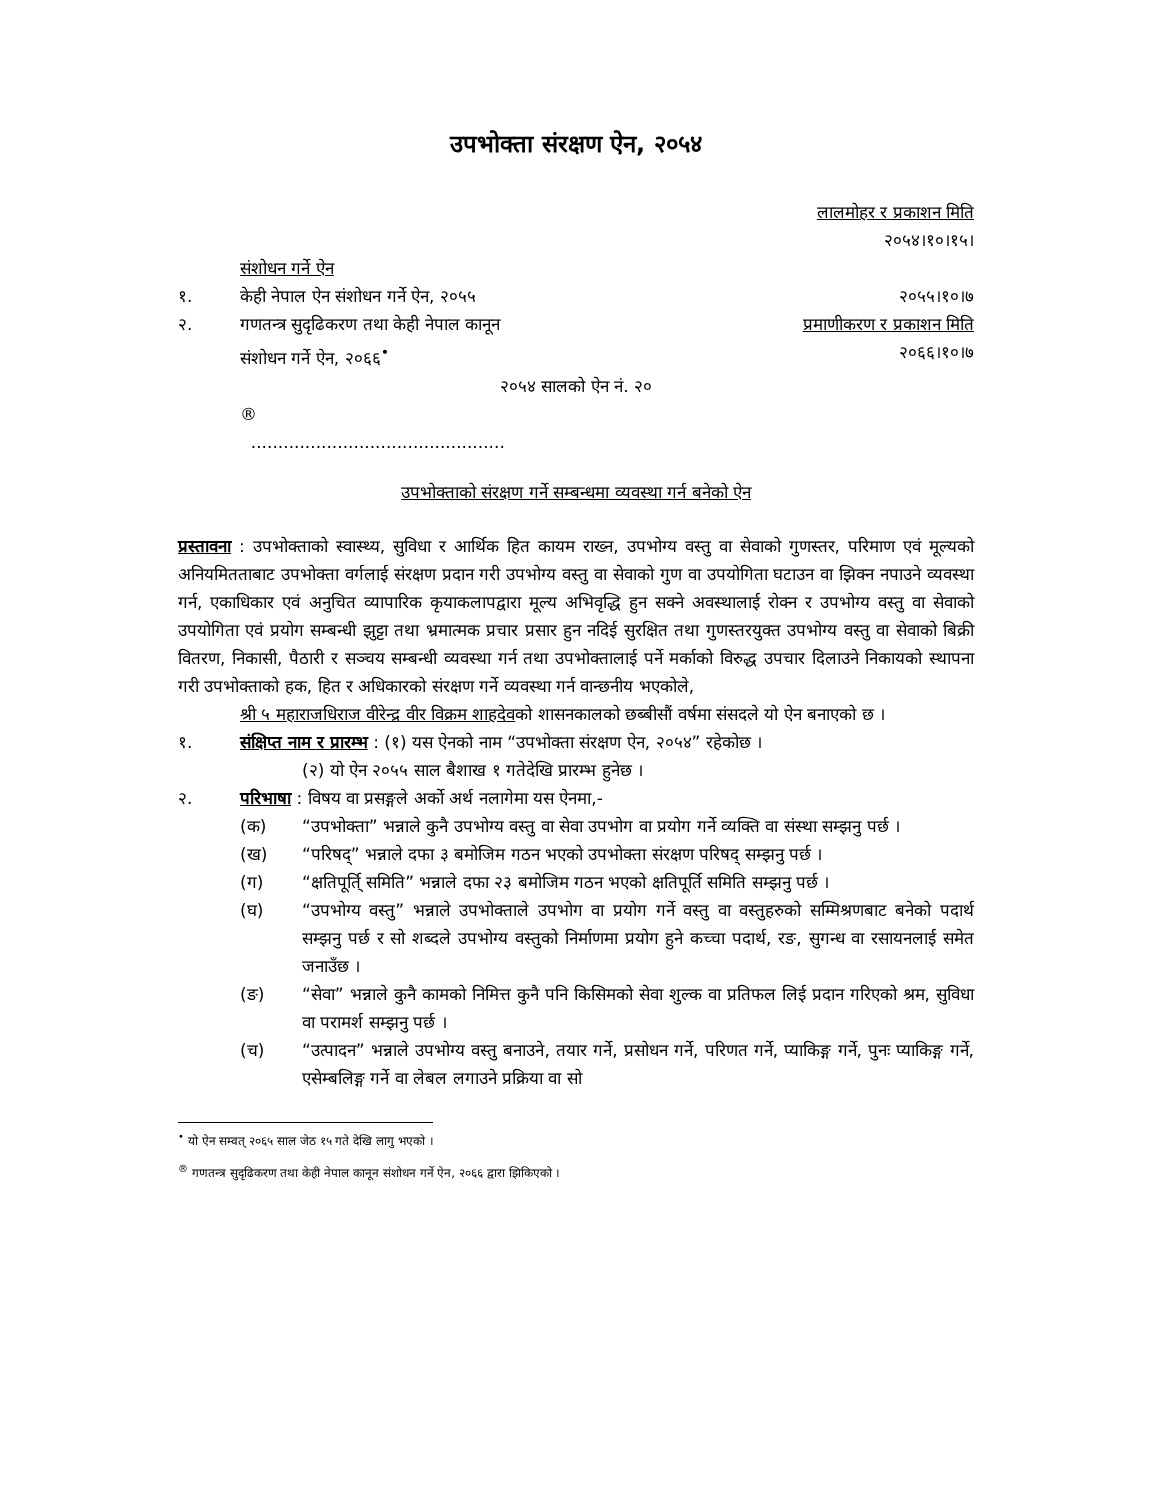उपभोक्ता संरक्षण ऐन, २०५४
लालमोहर र प्रकाशन मिति
२०५४।१०।१५।
संशोधन गर्ने ऐन
१. केही नेपाल ऐन संशोधन गर्ने ऐन, २०५५ २०५५।१०।७
२. गणतन्त्र सुदृढिकरण तथा केही नेपाल कानून प्रमाणीकरण र प्रकाशन मिति
संशोधन गर्ने ऐन, २०६६<sup>•</sup> २०६६।१०।७
२०५४ सालको ऐन नं. २०
®
...............................................
उपभोक्ताको संरक्षण गर्ने सम्बन्धमा व्यवस्था गर्न बनेको ऐन
प्रस्तावना : उपभोक्ताको स्वास्थ्य, सुविधा र आर्थिक हित कायम राख्न, उपभोग्य वस्तु वा सेवाको गुणस्तर, परिमाण एवं मूल्यको अनियमितताबाट उपभोक्ता वर्गलाई संरक्षण प्रदान गरी उपभोग्य वस्तु वा सेवाको गुण वा उपयोगिता घटाउन वा झिक्न नपाउने व्यवस्था गर्न, एकाधिकार एवं अनुचित व्यापारिक कृयाकलापद्वारा मूल्य अभिवृद्धि हुन सक्ने अवस्थालाई रोक्न र उपभोग्य वस्तु वा सेवाको उपयोगिता एवं प्रयोग सम्बन्धी झुट्टा तथा भ्रमात्मक प्रचार प्रसार हुन नदिई सुरक्षित तथा गुणस्तरयुक्त उपभोग्य वस्तु वा सेवाको बिक्री वितरण, निकासी, पैठारी र सञ्चय सम्बन्धी व्यवस्था गर्न तथा उपभोक्तालाई पर्ने मर्काको विरुद्ध उपचार दिलाउने निकायको स्थापना गरी उपभोक्ताको हक, हित र अधिकारको संरक्षण गर्ने व्यवस्था गर्न वान्छनीय भएकोले,
श्री ५ महाराजधिराज वीरेन्द्र वीर विक्रम शाहदेवको शासनकालको छब्बीसौं वर्षमा संसदले यो ऐन बनाएको छ ।
१. संक्षिप्त नाम र प्रारम्भ : (१) यस ऐनको नाम “उपभोक्ता संरक्षण ऐन, २०५४” रहेकोछ ।
(२) यो ऐन २०५५ साल बैशाख १ गतेदेखि प्रारम्भ हुनेछ ।
२. परिभाषा : विषय वा प्रसङ्गले अर्को अर्थ नलागेमा यस ऐनमा,-
(क) “उपभोक्ता” भन्नाले कुनै उपभोग्य वस्तु वा सेवा उपभोग वा प्रयोग गर्ने व्यक्ति वा संस्था सम्झनु पर्छ ।
(ख) “परिषद्” भन्नाले दफा ३ बमोजिम गठन भएको उपभोक्ता संरक्षण परिषद् सम्झनु पर्छ ।
(ग) “क्षतिपूर्ति् समिति” भन्नाले दफा २३ बमोजिम गठन भएको क्षतिपूर्ति समिति सम्झनु पर्छ ।
(घ) “उपभोग्य वस्तु” भन्नाले उपभोक्ताले उपभोग वा प्रयोग गर्ने वस्तु वा वस्तुहरुको सम्मिश्रणबाट बनेको पदार्थ सम्झनु पर्छ र सो शब्दले उपभोग्य वस्तुको निर्माणमा प्रयोग हुने कच्चा पदार्थ, रङ, सुगन्ध वा रसायनलाई समेत जनाउँछ ।
(ङ) “सेवा” भन्नाले कुनै कामको निमित्त कुनै पनि किसिमको सेवा शुल्क वा प्रतिफल लिई प्रदान गरिएको श्रम, सुविधा वा परामर्श सम्झनु पर्छ ।
(च) “उत्पादन” भन्नाले उपभोग्य वस्तु बनाउने, तयार गर्ने, प्रसोधन गर्ने, परिणत गर्ने, प्याकिङ्ग गर्ने, पुनः प्याकिङ्ग गर्ने, एसेम्बलिङ्ग गर्ने वा लेबल लगाउने प्रक्रिया वा सो
<sup>•</sup> यो ऐन सम्वत् २०६५ साल जेठ १५ गते देखि लागु भएको ।
<sup>®</sup> गणतन्त्र सुदृढिकरण तथा केही नेपाल कानून संशोधन गर्ने ऐन, २०६६ द्वारा झिकिएको ।